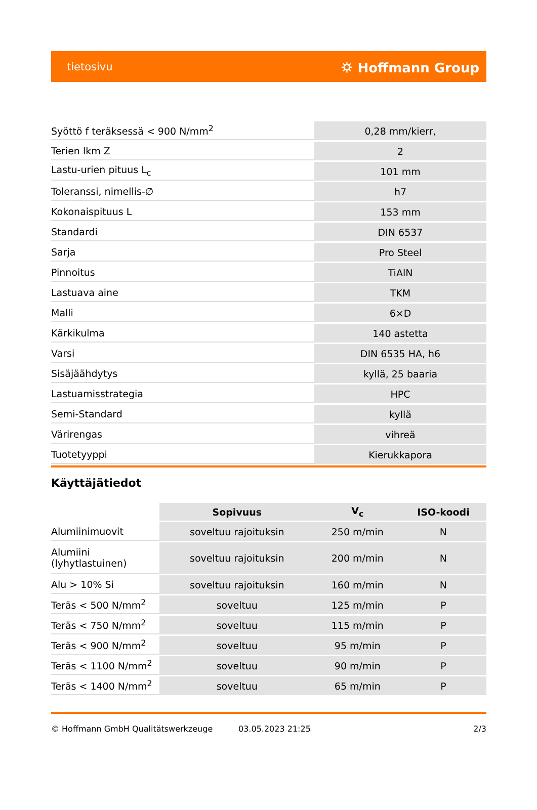tietosivu ⛭ Hoffmann Group
| Syöttö f teräksessä < 900 N/mm<sup>2</sup> | 0,28 mm/kierr, |
| Terien lkm Z | 2 |
| Lastu-urien pituus L<sub>c</sub> | 101 mm |
| Toleranssi, nimellis-∅ | h7 |
| Kokonaispituus L | 153 mm |
| Standardi | DIN 6537 |
| Sarja | Pro Steel |
| Pinnoitus | TiAlN |
| Lastuava aine | TKM |
| Malli | 6×D |
| Kärkikulma | 140 astetta |
| Varsi | DIN 6535 HA, h6 |
| Sisäjäähdytys | kyllä, 25 baaria |
| Lastuamisstrategia | HPC |
| Semi-Standard | kyllä |
| Värirengas | vihreä |
| Tuotetyyppi | Kierukkapora |
Käyttäjätiedot
| | Sopivuus | V<sub>c</sub> | ISO-koodi |
| --- | --- | --- | --- |
| Alumiinimuovit | soveltuu rajoituksin | 250 m/min | N |
| Alumiini (lyhytlastuinen) | soveltuu rajoituksin | 200 m/min | N |
| Alu > 10% Si | soveltuu rajoituksin | 160 m/min | N |
| Teräs < 500 N/mm<sup>2</sup> | soveltuu | 125 m/min | P |
| Teräs < 750 N/mm<sup>2</sup> | soveltuu | 115 m/min | P |
| Teräs < 900 N/mm<sup>2</sup> | soveltuu | 95 m/min | P |
| Teräs < 1100 N/mm<sup>2</sup> | soveltuu | 90 m/min | P |
| Teräs < 1400 N/mm<sup>2</sup> | soveltuu | 65 m/min | P |
© Hoffmann GmbH Qualitätswerkzeuge 03.05.2023 21:25 2/3